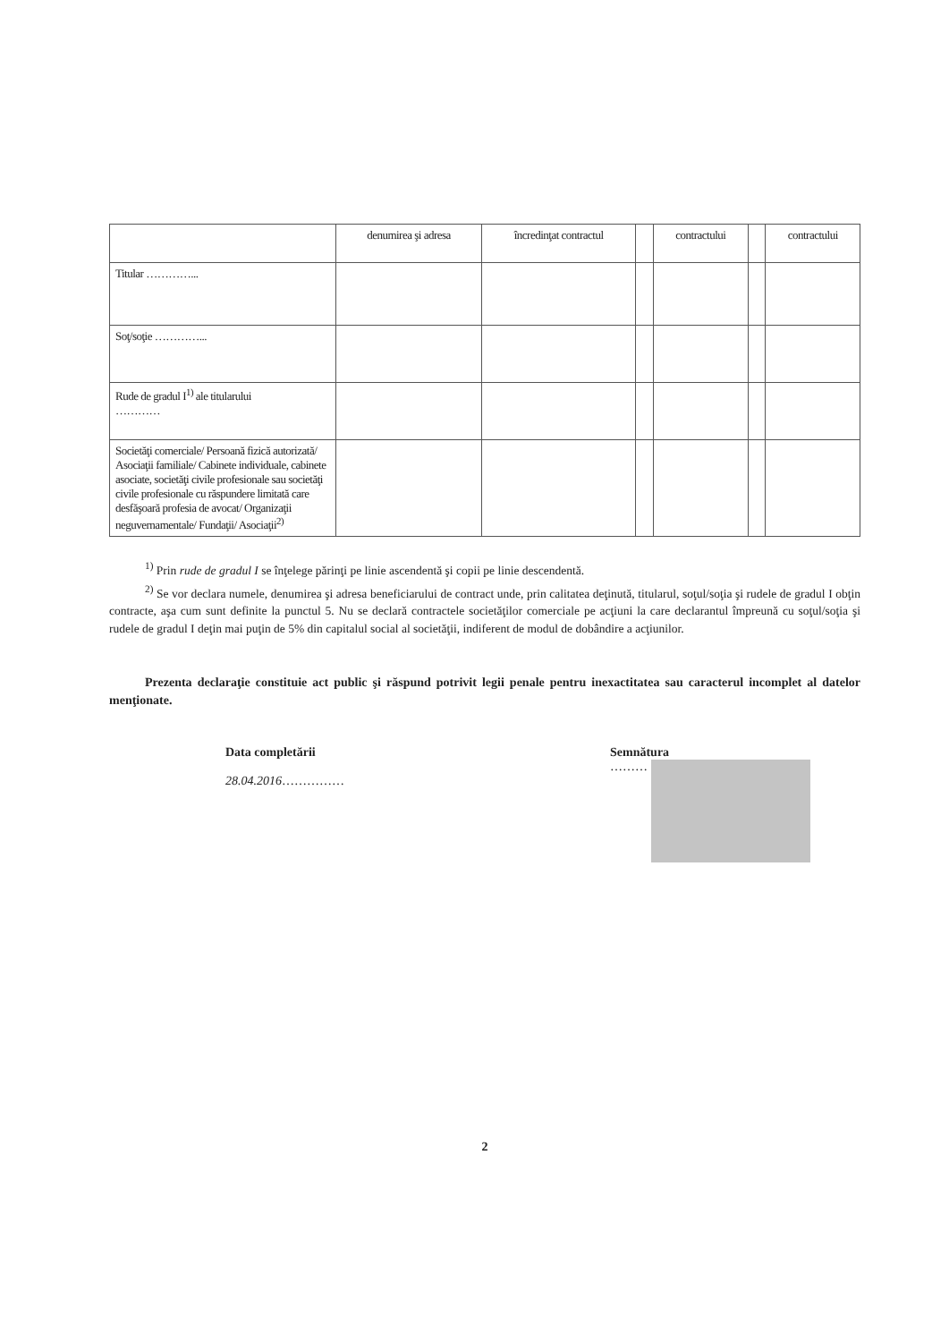| | denumirea şi adresa | încredinţat contractul | | contractului | | contractului |
| --- | --- | --- | --- | --- | --- | --- |
| Titular …………... | | | | | | |
| Soţ/soţie …………... | | | | | | |
| Rude de gradul I<sup>1)</sup> ale titularului ………… | | | | | | |
| Societăţi comerciale/ Persoană fizică autorizată/ Asociaţii familiale/ Cabinete individuale, cabinete asociate, societăţi civile profesionale sau societăţi civile profesionale cu răspundere limitată care desfăşoară profesia de avocat/ Organizaţii neguvernamentale/ Fundaţii/ Asociaţii<sup>2)</sup> | | | | | | |
<sup>1)</sup> Prin rude de gradul I se înţelege părinţi pe linie ascendentă şi copii pe linie descendentă.
<sup>2)</sup> Se vor declara numele, denumirea şi adresa beneficiarului de contract unde, prin calitatea deţinută, titularul, soţul/soţia şi rudele de gradul I obţin contracte, aşa cum sunt definite la punctul 5. Nu se declară contractele societăţilor comerciale pe acţiuni la care declarantul împreună cu soţul/soţia şi rudele de gradul I deţin mai puţin de 5% din capitalul social al societăţii, indiferent de modul de dobândire a acţiunilor.
Prezenta declaraţie constituie act public şi răspund potrivit legii penale pentru inexactitatea sau caracterul incomplet al datelor menţionate.
Data completării
28.04.2016……………
Semnătura
………
2